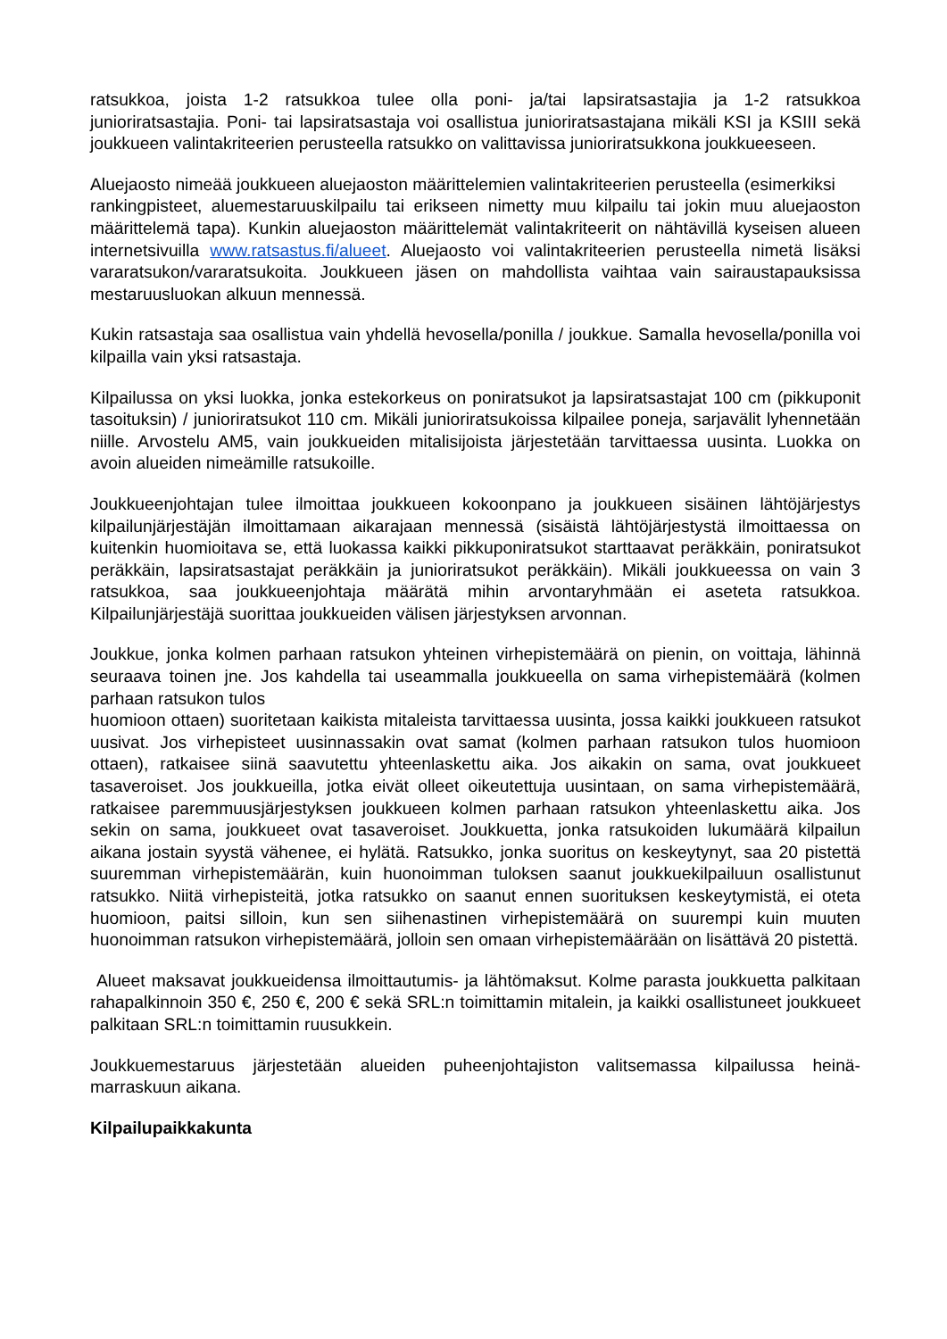ratsukkoa, joista 1-2 ratsukkoa tulee olla poni- ja/tai lapsiratsastajia ja 1-2 ratsukkoa junioriratsastajia. Poni- tai lapsiratsastaja voi osallistua junioriratsastajana mikäli KSI ja KSIII sekä joukkueen valintakriteerien perusteella ratsukko on valittavissa junioriratsukkona joukkueeseen.
Aluejaosto nimeää joukkueen aluejaoston määrittelemien valintakriteerien perusteella (esimerkiksi
rankingpisteet, aluemestaruuskilpailu tai erikseen nimetty muu kilpailu tai jokin muu aluejaoston määrittelemä tapa). Kunkin aluejaoston määrittelemät valintakriteerit on nähtävillä kyseisen alueen internetsivuilla www.ratsastus.fi/alueet. Aluejaosto voi valintakriteerien perusteella nimetä lisäksi vararatsukon/vararatsukoita. Joukkueen jäsen on mahdollista vaihtaa vain sairaustapauksissa mestaruusluokan alkuun mennessä.
Kukin ratsastaja saa osallistua vain yhdellä hevosella/ponilla / joukkue. Samalla hevosella/ponilla voi kilpailla vain yksi ratsastaja.
Kilpailussa on yksi luokka, jonka estekorkeus on poniratsukot ja lapsiratsastajat 100 cm (pikkuponit tasoituksin) / junioriratsukot 110 cm. Mikäli junioriratsukoissa kilpailee poneja, sarjavälit lyhennetään niille. Arvostelu AM5, vain joukkueiden mitalisijoista järjestetään tarvittaessa uusinta. Luokka on avoin alueiden nimeämille ratsukoille.
Joukkueenjohtajan tulee ilmoittaa joukkueen kokoonpano ja joukkueen sisäinen lähtöjärjestys kilpailunjärjestäjän ilmoittamaan aikarajaan mennessä (sisäistä lähtöjärjestystä ilmoittaessa on kuitenkin huomioitava se, että luokassa kaikki pikkuponiratsukot starttaavat peräkkäin, poniratsukot peräkkäin, lapsiratsastajat peräkkäin ja junioriratsukot peräkkäin). Mikäli joukkueessa on vain 3 ratsukkoa, saa joukkueenjohtaja määrätä mihin arvontaryhmään ei aseteta ratsukkoa. Kilpailunjärjestäjä suorittaa joukkueiden välisen järjestyksen arvonnan.
Joukkue, jonka kolmen parhaan ratsukon yhteinen virhepistemäärä on pienin, on voittaja, lähinnä seuraava toinen jne. Jos kahdella tai useammalla joukkueella on sama virhepistemäärä (kolmen parhaan ratsukon tulos
huomioon ottaen) suoritetaan kaikista mitaleista tarvittaessa uusinta, jossa kaikki joukkueen ratsukot uusivat. Jos virhepisteet uusinnassakin ovat samat (kolmen parhaan ratsukon tulos huomioon ottaen), ratkaisee siinä saavutettu yhteenlaskettu aika. Jos aikakin on sama, ovat joukkueet tasaveroiset. Jos joukkueilla, jotka eivät olleet oikeutettuja uusintaan, on sama virhepistemäärä, ratkaisee paremmuusjärjestyksen joukkueen kolmen parhaan ratsukon yhteenlaskettu aika. Jos sekin on sama, joukkueet ovat tasaveroiset. Joukkuetta, jonka ratsukoiden lukumäärä kilpailun aikana jostain syystä vähenee, ei hylätä. Ratsukko, jonka suoritus on keskeytynyt, saa 20 pistettä suuremman virhepistemäärän, kuin huonoimman tuloksen saanut joukkuekilpailuun osallistunut ratsukko. Niitä virhepisteitä, jotka ratsukko on saanut ennen suorituksen keskeytymistä, ei oteta huomioon, paitsi silloin, kun sen siihenastinen virhepistemäärä on suurempi kuin muuten huonoimman ratsukon virhepistemäärä, jolloin sen omaan virhepistemäärään on lisättävä 20 pistettä.
Alueet maksavat joukkueidensa ilmoittautumis- ja lähtömaksut. Kolme parasta joukkuetta palkitaan rahapalkinnoin 350 €, 250 €, 200 € sekä SRL:n toimittamin mitalein, ja kaikki osallistuneet joukkueet palkitaan SRL:n toimittamin ruusukkein.
Joukkuemestaruus järjestetään alueiden puheenjohtajiston valitsemassa kilpailussa heinä-marraskuun aikana.
Kilpailupaikkakunta